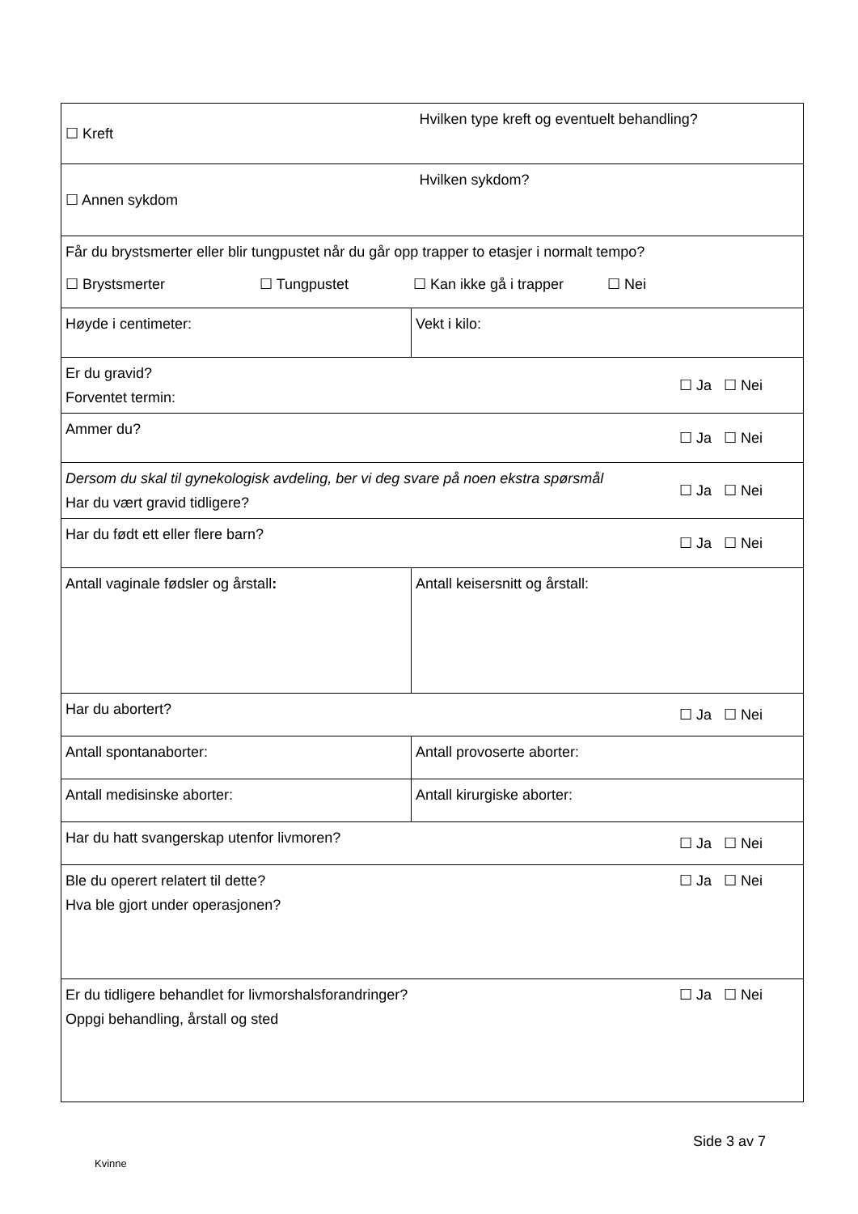| ☐ Kreft | | Hvilken type kreft og eventuelt behandling? | |
| ☐ Annen sykdom | | Hvilken sykdom? | |
| Får du brystsmerter eller blir tungpustet når du går opp trapper to etasjer i normalt tempo? ☐ Brystsmerter ☐ Tungpustet ☐ Kan ikke gå i trapper ☐ Nei | | | |
| Høyde i centimeter: | Vekt i kilo: | | |
| Er du gravid? Forventet termin: | | | ☐ Ja ☐ Nei |
| Ammer du? | | | ☐ Ja ☐ Nei |
| Dersom du skal til gynekologisk avdeling, ber vi deg svare på noen ekstra spørsmål Har du vært gravid tidligere? | | | ☐ Ja ☐ Nei |
| Har du født ett eller flere barn? | | | ☐ Ja ☐ Nei |
| Antall vaginale fødsler og årstall : | Antall keisersnitt og årstall: | | |
| Har du abortert? | | | ☐ Ja ☐ Nei |
| Antall spontanaborter: | Antall provoserte aborter: | | |
| Antall medisinske aborter: | Antall kirurgiske aborter: | | |
| Har du hatt svangerskap utenfor livmoren? | | | ☐ Ja ☐ Nei |
| Ble du operert relatert til dette? Hva ble gjort under operasjonen? | | | ☐ Ja ☐ Nei |
| Er du tidligere behandlet for livmorshalsforandringer? Oppgi behandling, årstall og sted | | | ☐ Ja ☐ Nei |
Side 3 av 7
Kvinne